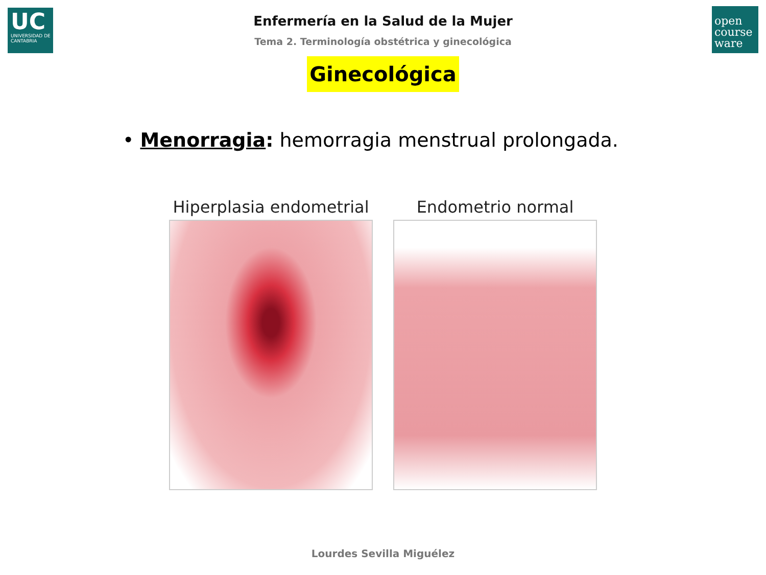UC
UNIVERSIDAD DE CANTABRIA
open course ware
Enfermería en la Salud de la Mujer
Tema 2. Terminología obstétrica y ginecológica
Ginecológica
• Menorragia: hemorragia menstrual prolongada.
Hiperplasia endometrial Endometrio normal
Lourdes Sevilla Miguélez